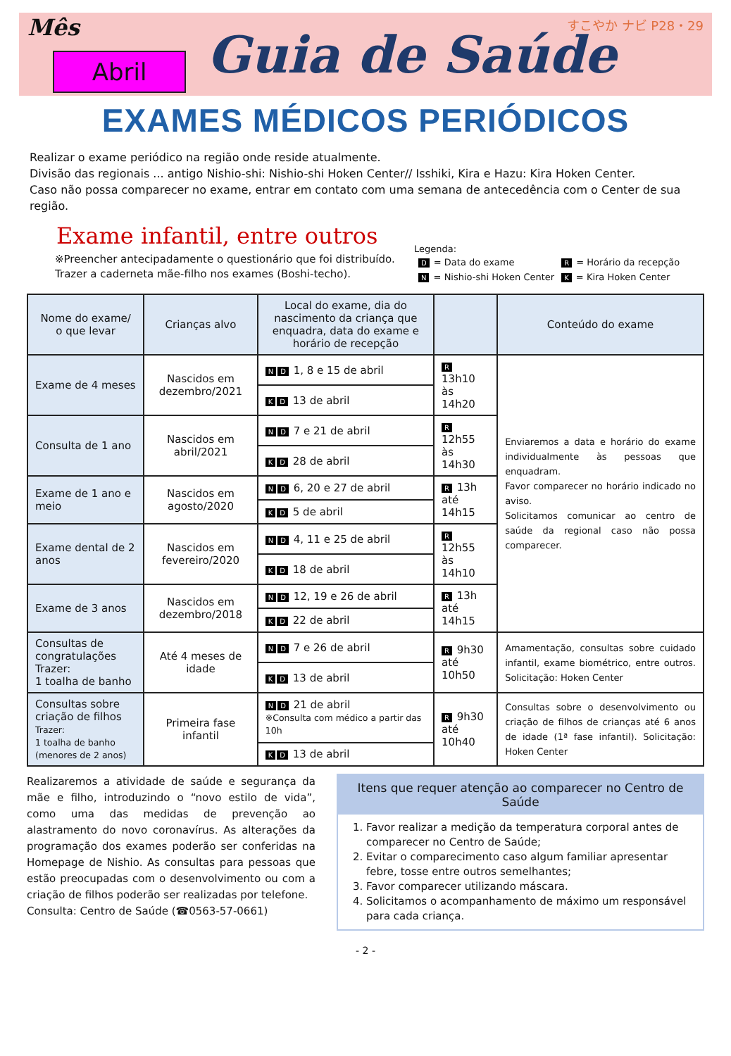Mês
Abril
Guia de Saúde
すこやか ナビ P28・29
EXAMES MÉDICOS PERIÓDICOS
Realizar o exame periódico na região onde reside atualmente.
Divisão das regionais ... antigo Nishio-shi: Nishio-shi Hoken Center// Isshiki, Kira e Hazu: Kira Hoken Center.
Caso não possa comparecer no exame, entrar em contato com uma semana de antecedência com o Center de sua região.
Exame infantil, entre outros
※Preencher antecipadamente o questionário que foi distribuído.
Trazer a caderneta mãe-filho nos exames (Boshi-techo).
Legenda:
| D = Data do exame | R = Horário da recepção |
| N = Nishio-shi Hoken Center | K = Kira Hoken Center |
| Nome do exame/ o que levar | Crianças alvo | Local do exame, dia do nascimento da criança que enquadra, data do exame e horário de recepção | | Conteúdo do exame |
| --- | --- | --- | --- | --- |
| Exame de 4 meses | Nascidos em dezembro/2021 | N D 1, 8 e 15 de abril | R 13h10 às 14h20 | Enviaremos a data e horário do exame individualmente às pessoas que enquadram. Favor comparecer no horário indicado no aviso. Solicitamos comunicar ao centro de saúde da regional caso não possa comparecer. |
| | | K D 13 de abril | | |
| Consulta de 1 ano | Nascidos em abril/2021 | N D 7 e 21 de abril | R 12h55 às 14h30 | |
| | | K D 28 de abril | | |
| Exame de 1 ano e meio | Nascidos em agosto/2020 | N D 6, 20 e 27 de abril | R 13h até 14h15 | |
| | | K D 5 de abril | | |
| Exame dental de 2 anos | Nascidos em fevereiro/2020 | N D 4, 11 e 25 de abril | R 12h55 às 14h10 | |
| | | K D 18 de abril | | |
| Exame de 3 anos | Nascidos em dezembro/2018 | N D 12, 19 e 26 de abril | R 13h até 14h15 | |
| | | K D 22 de abril | | |
| Consultas de congratulações Trazer: 1 toalha de banho | Até 4 meses de idade | N D 7 e 26 de abril | R 9h30 até 10h50 | Amamentação, consultas sobre cuidado infantil, exame biométrico, entre outros. Solicitação: Hoken Center |
| | | K D 13 de abril | | |
| Consultas sobre criação de filhos Trazer: 1 toalha de banho (menores de 2 anos) | Primeira fase infantil | N D 21 de abril ※Consulta com médico a partir das 10h | R 9h30 até 10h40 | Consultas sobre o desenvolvimento ou criação de filhos de crianças até 6 anos de idade (1ª fase infantil). Solicitação: Hoken Center |
| | | K D 13 de abril | | |
Realizaremos a atividade de saúde e segurança da mãe e filho, introduzindo o “novo estilo de vida”, como uma das medidas de prevenção ao alastramento do novo coronavírus. As alterações da programação dos exames poderão ser conferidas na Homepage de Nishio. As consultas para pessoas que estão preocupadas com o desenvolvimento ou com a criação de filhos poderão ser realizadas por telefone.
Consulta: Centro de Saúde (☎0563-57-0661)
Itens que requer atenção ao comparecer no Centro de Saúde
1. Favor realizar a medição da temperatura corporal antes de comparecer no Centro de Saúde;
2. Evitar o comparecimento caso algum familiar apresentar febre, tosse entre outros semelhantes;
3. Favor comparecer utilizando máscara.
4. Solicitamos o acompanhamento de máximo um responsável para cada criança.
- 2 -